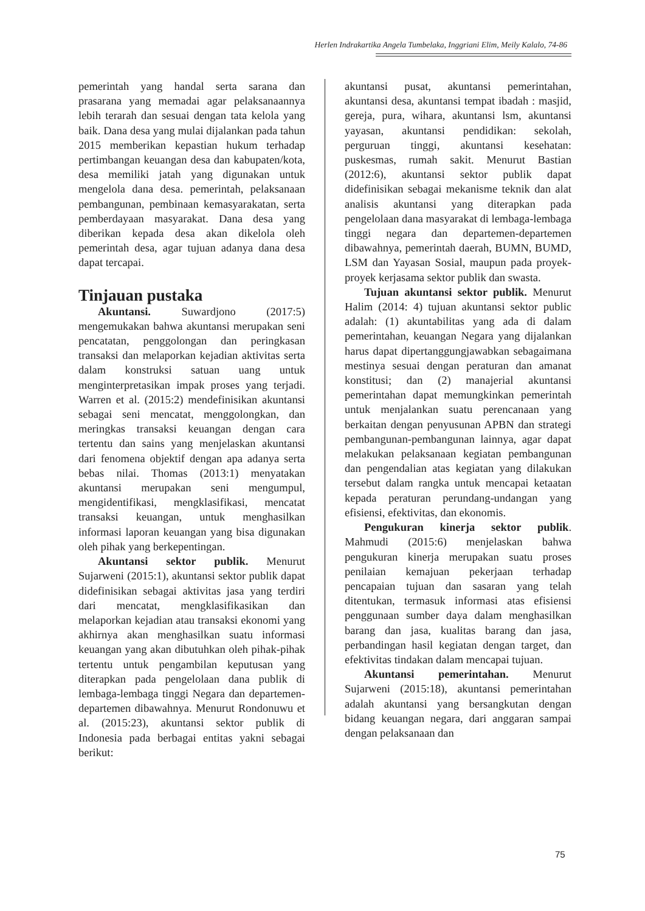Herlen Indrakartika Angela Tumbelaka, Inggriani Elim, Meily Kalalo, 74-86
pemerintah yang handal serta sarana dan prasarana yang memadai agar pelaksanaannya lebih terarah dan sesuai dengan tata kelola yang baik. Dana desa yang mulai dijalankan pada tahun 2015 memberikan kepastian hukum terhadap pertimbangan keuangan desa dan kabupaten/kota, desa memiliki jatah yang digunakan untuk mengelola dana desa. pemerintah, pelaksanaan pembangunan, pembinaan kemasyarakatan, serta pemberdayaan masyarakat. Dana desa yang diberikan kepada desa akan dikelola oleh pemerintah desa, agar tujuan adanya dana desa dapat tercapai.
Tinjauan pustaka
Akuntansi. Suwardjono (2017:5) mengemukakan bahwa akuntansi merupakan seni pencatatan, penggolongan dan peringkasan transaksi dan melaporkan kejadian aktivitas serta dalam konstruksi satuan uang untuk menginterpretasikan impak proses yang terjadi. Warren et al. (2015:2) mendefinisikan akuntansi sebagai seni mencatat, menggolongkan, dan meringkas transaksi keuangan dengan cara tertentu dan sains yang menjelaskan akuntansi dari fenomena objektif dengan apa adanya serta bebas nilai. Thomas (2013:1) menyatakan akuntansi merupakan seni mengumpul, mengidentifikasi, mengklasifikasi, mencatat transaksi keuangan, untuk menghasilkan informasi laporan keuangan yang bisa digunakan oleh pihak yang berkepentingan.
Akuntansi sektor publik. Menurut Sujarweni (2015:1), akuntansi sektor publik dapat didefinisikan sebagai aktivitas jasa yang terdiri dari mencatat, mengklasifikasikan dan melaporkan kejadian atau transaksi ekonomi yang akhirnya akan menghasilkan suatu informasi keuangan yang akan dibutuhkan oleh pihak-pihak tertentu untuk pengambilan keputusan yang diterapkan pada pengelolaan dana publik di lembaga-lembaga tinggi Negara dan departemen-departemen dibawahnya. Menurut Rondonuwu et al. (2015:23), akuntansi sektor publik di Indonesia pada berbagai entitas yakni sebagai berikut:
akuntansi pusat, akuntansi pemerintahan, akuntansi desa, akuntansi tempat ibadah : masjid, gereja, pura, wihara, akuntansi lsm, akuntansi yayasan, akuntansi pendidikan: sekolah, perguruan tinggi, akuntansi kesehatan: puskesmas, rumah sakit. Menurut Bastian (2012:6), akuntansi sektor publik dapat didefinisikan sebagai mekanisme teknik dan alat analisis akuntansi yang diterapkan pada pengelolaan dana masyarakat di lembaga-lembaga tinggi negara dan departemen-departemen dibawahnya, pemerintah daerah, BUMN, BUMD, LSM dan Yayasan Sosial, maupun pada proyek-proyek kerjasama sektor publik dan swasta.
Tujuan akuntansi sektor publik. Menurut Halim (2014: 4) tujuan akuntansi sektor public adalah: (1) akuntabilitas yang ada di dalam pemerintahan, keuangan Negara yang dijalankan harus dapat dipertanggungjawabkan sebagaimana mestinya sesuai dengan peraturan dan amanat konstitusi; dan (2) manajerial akuntansi pemerintahan dapat memungkinkan pemerintah untuk menjalankan suatu perencanaan yang berkaitan dengan penyusunan APBN dan strategi pembangunan-pembangunan lainnya, agar dapat melakukan pelaksanaan kegiatan pembangunan dan pengendalian atas kegiatan yang dilakukan tersebut dalam rangka untuk mencapai ketaatan kepada peraturan perundang-undangan yang efisiensi, efektivitas, dan ekonomis.
Pengukuran kinerja sektor publik. Mahmudi (2015:6) menjelaskan bahwa pengukuran kinerja merupakan suatu proses penilaian kemajuan pekerjaan terhadap pencapaian tujuan dan sasaran yang telah ditentukan, termasuk informasi atas efisiensi penggunaan sumber daya dalam menghasilkan barang dan jasa, kualitas barang dan jasa, perbandingan hasil kegiatan dengan target, dan efektivitas tindakan dalam mencapai tujuan.
Akuntansi pemerintahan. Menurut Sujarweni (2015:18), akuntansi pemerintahan adalah akuntansi yang bersangkutan dengan bidang keuangan negara, dari anggaran sampai dengan pelaksanaan dan
75